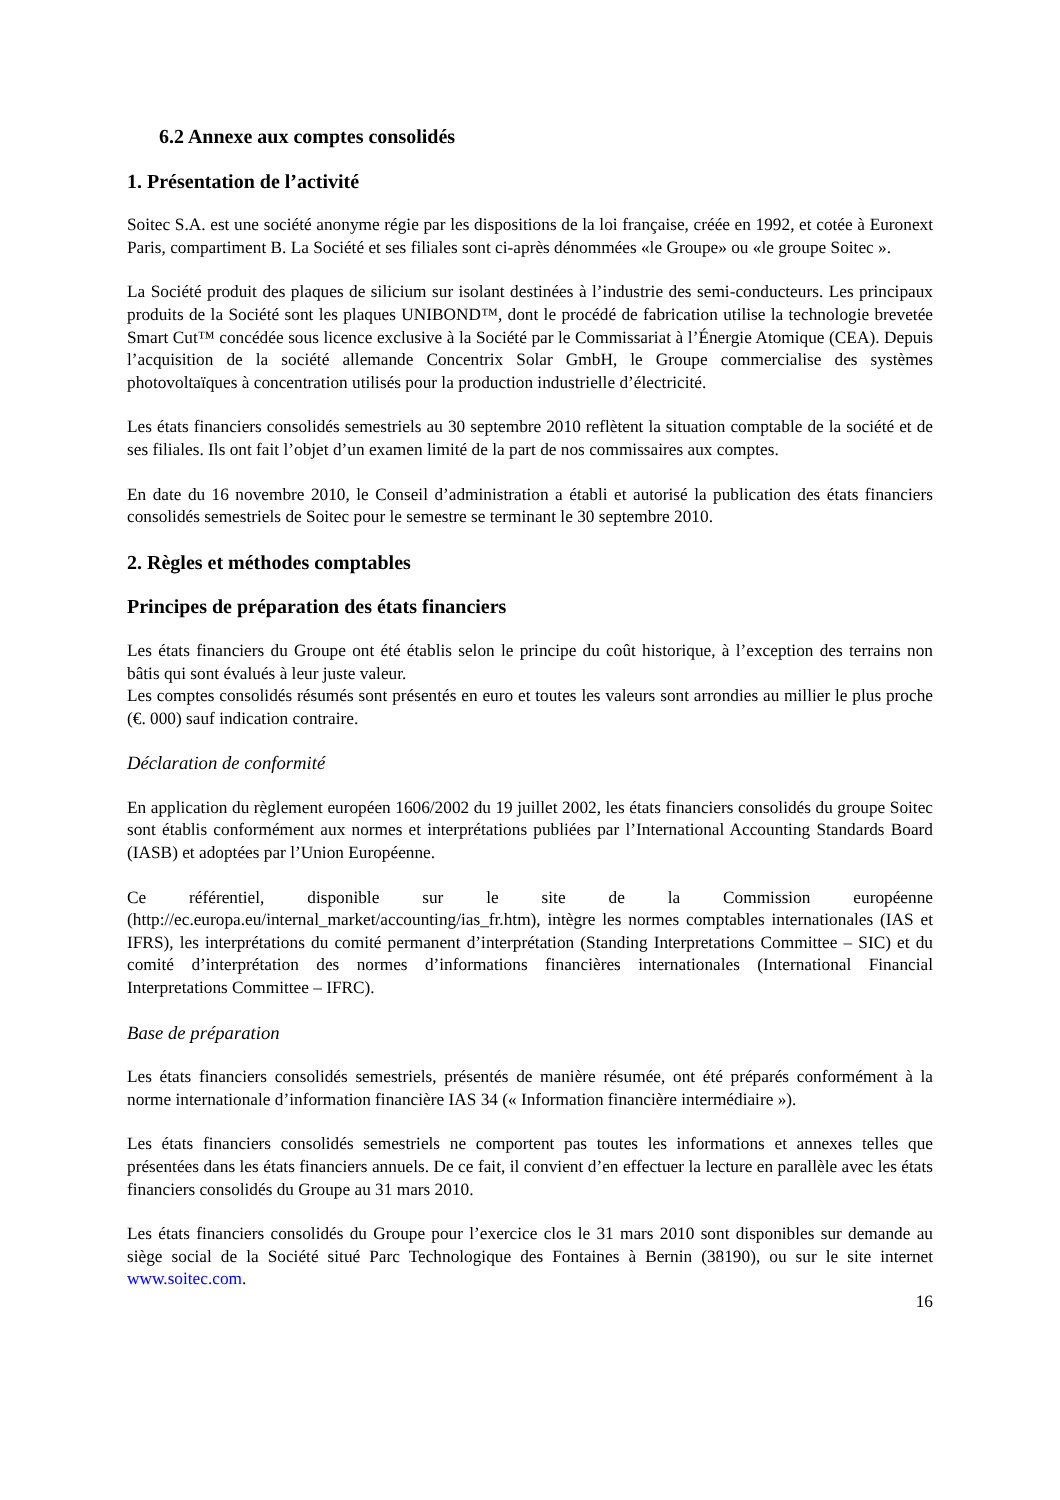6.2 Annexe aux comptes consolidés
1. Présentation de l’activité
Soitec S.A. est une société anonyme régie par les dispositions de la loi française, créée en 1992, et cotée à Euronext Paris, compartiment B. La Société et ses filiales sont ci-après dénommées «le Groupe» ou «le groupe Soitec ».
La Société produit des plaques de silicium sur isolant destinées à l’industrie des semi-conducteurs. Les principaux produits de la Société sont les plaques UNIBOND™, dont le procédé de fabrication utilise la technologie brevetée Smart Cut™ concédée sous licence exclusive à la Société par le Commissariat à l’Énergie Atomique (CEA). Depuis l’acquisition de la société allemande Concentrix Solar GmbH, le Groupe commercialise des systèmes photovoltaïques à concentration utilisés pour la production industrielle d’électricité.
Les états financiers consolidés semestriels au 30 septembre 2010 reflètent la situation comptable de la société et de ses filiales. Ils ont fait l’objet d’un examen limité de la part de nos commissaires aux comptes.
En date du 16 novembre 2010, le Conseil d’administration a établi et autorisé la publication des états financiers consolidés semestriels de Soitec pour le semestre se terminant le 30 septembre 2010.
2. Règles et méthodes comptables
Principes de préparation des états financiers
Les états financiers du Groupe ont été établis selon le principe du coût historique, à l’exception des terrains non bâtis qui sont évalués à leur juste valeur.
Les comptes consolidés résumés sont présentés en euro et toutes les valeurs sont arrondies au millier le plus proche (€. 000) sauf indication contraire.
Déclaration de conformité
En application du règlement européen 1606/2002 du 19 juillet 2002, les états financiers consolidés du groupe Soitec sont établis conformément aux normes et interprétations publiées par l’International Accounting Standards Board (IASB) et adoptées par l’Union Européenne.
Ce référentiel, disponible sur le site de la Commission européenne (http://ec.europa.eu/internal_market/accounting/ias_fr.htm), intègre les normes comptables internationales (IAS et IFRS), les interprétations du comité permanent d’interprétation (Standing Interpretations Committee – SIC) et du comité d’interprétation des normes d’informations financières internationales (International Financial Interpretations Committee – IFRC).
Base de préparation
Les états financiers consolidés semestriels, présentés de manière résumée, ont été préparés conformément à la norme internationale d’information financière IAS 34 (« Information financière intermédiaire »).
Les états financiers consolidés semestriels ne comportent pas toutes les informations et annexes telles que présentées dans les états financiers annuels. De ce fait, il convient d’en effectuer la lecture en parallèle avec les états financiers consolidés du Groupe au 31 mars 2010.
Les états financiers consolidés du Groupe pour l’exercice clos le 31 mars 2010 sont disponibles sur demande au siège social de la Société situé Parc Technologique des Fontaines à Bernin (38190), ou sur le site internet www.soitec.com.
16